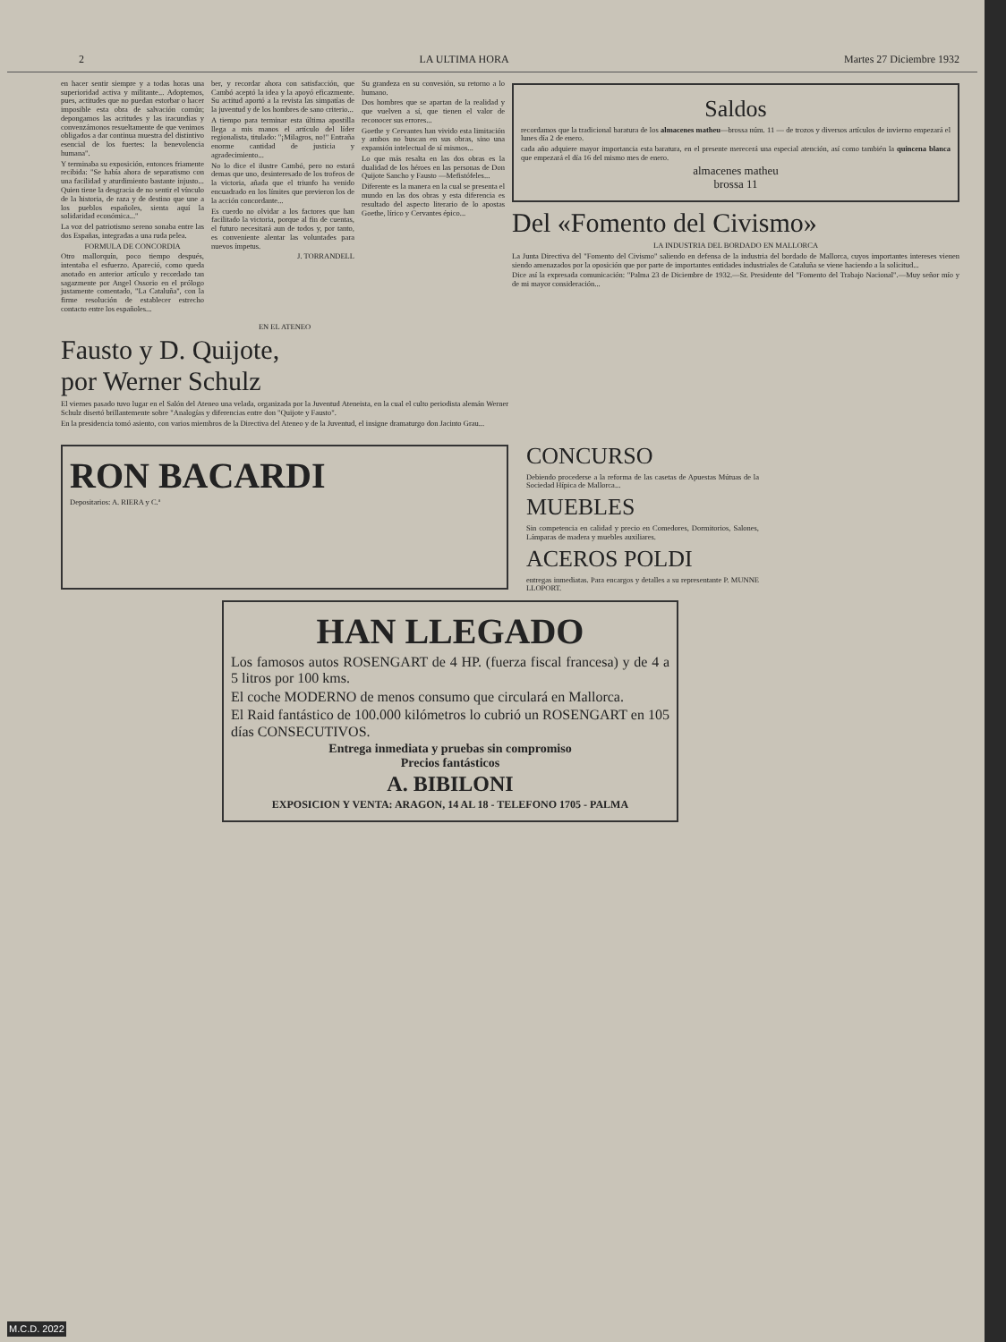2 LA ULTIMA HORA Martes 27 Diciembre 1932
en hacer sentir siempre y a todas horas una superioridad activa y militante... Adoptemos, pues, actitudes que no puedan estorbar o hacer imposible esta obra de salvación común; depongamos las acritudes y las iracundias y convenzámonos resueltamente de que venimos obligados a dar continua muestra del distintivo esencial de los fuertes: la benevolencia humana".
Y terminaba su exposición, entonces friamente recibida: "Se había ahora de separatismo con una facilidad y aturdimiento bastante injusto... Quien tiene la desgracia de no sentir el vínculo de la historia, de raza y de destino que une a los pueblos españoles, sienta aquí la solidaridad económica..."
La voz del patriotismo sereno sonaba entre las dos Españas, integradas a una ruda pelea.
FORMULA DE CONCORDIA
Otro mallorquín, poco tiempo después, intentaba el esfuerzo. Apareció, como queda anotado en anterior artículo y recordado tan sagazmente por Angel Ossorio en el prólogo justamente comentado, "La Cataluña", con la firme resolución de establecer estrecho contacto entre los españoles...
ber, y recordar ahora con satisfacción, que Cambó aceptó la idea y la apoyó eficazmente. Su actitud aportó a la revista las simpatías de la juventud y de los hombres de sano criterio...
A tiempo para terminar esta última apostilla llega a mis manos el artículo del líder regionalista, titulado: "¡Milagros, no!" Entraña enorme cantidad de justicia y agradecimiento...
No lo dice el ilustre Cambó, pero no estará demas que uno, desinteresado de los trofeos de la victoria, añada que el triunfo ha venido encuadrado en los límites que previeron los de la acción concordante...
Es cuerdo no olvidar a los factores que han facilitado la victoria, porque al fin de cuentas, el futuro necesitará aun de todos y, por tanto, es conveniente alentar las voluntades para nuevos ímpetus.
J. TORRANDELL
Su grandeza en su convesión, su retorno a lo humano.
Dos hombres que se apartan de la realidad y que vuelven a sí, que tienen el valor de reconocer sus errores...
Goethe y Cervantes han vivido esta limitación y ambos no buscan en sus obras, sino una expansión intelectual de sí mismos...
Lo que más resalta en las dos obras es la dualidad de los héroes en las personas de Don Quijote Sancho y Fausto —Mefistófeles...
Diferente es la manera en la cual se presenta el mundo en las dos obras y esta diferencia es resultado del aspecto literario de lo apostas Goethe, lírico y Cervantes épico...
Saldos
recordamos que la tradicional baratura de los almacenes matheu—brossa núm. 11 — de trozos y diversos artículos de invierno empezará el lunes día 2 de enero.
cada año adquiere mayor importancia esta baratura, en el presente merecerá una especial atención, así como también la quincena blanca que empezará el día 16 del mismo mes de enero.
almacenes matheu
brossa 11
Del «Fomento del Civismo»
LA INDUSTRIA DEL BORDADO EN MALLORCA
La Junta Directiva del "Fomento del Civismo" saliendo en defensa de la industria del bordado de Mallorca, cuyos importantes intereses vienen siendo amenazados por la oposición que por parte de importantes entidades industriales de Cataluña se viene haciendo a la solicitud...
Dice así la expresada comunicación: "Palma 23 de Diciembre de 1932.—Sr. Presidente del "Fomento del Trabajo Nacional".—Muy señor mío y de mi mayor consideración...
EN EL ATENEO
Fausto y D. Quijote,
por Werner Schulz
El viernes pasado tuvo lugar en el Salón del Ateneo una velada, organizada por la Juventud Ateneista, en la cual el culto periodista alemán Werner Schulz disertó brillantemente sobre "Analogías y diferencias entre don "Quijote y Fausto".
En la presidencia tomó asiento, con varios miembros de la Directiva del Ateneo y de la Juventud, el insigne dramaturgo don Jacinto Grau...
RON BACARDI
Depositarios: A. RIERA y C.ª
CONCURSO
Debiendo procederse a la reforma de las casetas de Apuestas Mútuas de la Sociedad Hípica de Mallorca...
MUEBLES
Sin competencia en calidad y precio en Comedores, Dormitorios, Salones, Lámparas de madera y muebles auxiliares.
ACEROS POLDI
entregas inmediatas. Para encargos y detalles a su representante P. MUNNE LLOPORT.
HAN LLEGADO
Los famosos autos ROSENGART de 4 HP. (fuerza fiscal francesa) y de 4 a 5 litros por 100 kms.
El coche MODERNO de menos consumo que circulará en Mallorca.
El Raid fantástico de 100.000 kilómetros lo cubrió un ROSENGART en 105 días CONSECUTIVOS.
Entrega inmediata y pruebas sin compromiso
Precios fantásticos
A. BIBILONI
EXPOSICION Y VENTA: ARAGON, 14 AL 18 - TELEFONO 1705 - PALMA
M.C.D. 2022